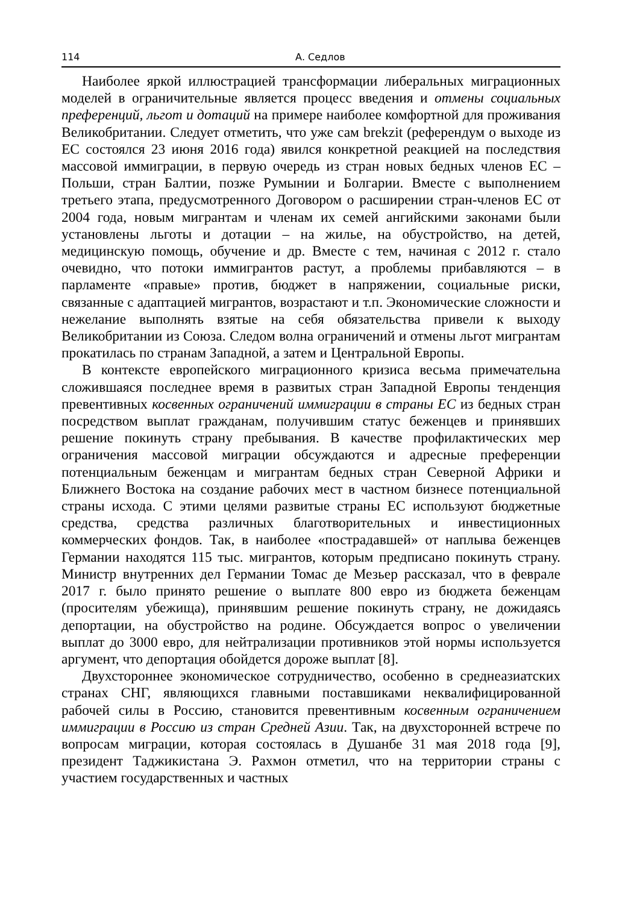114 А. Седлов
Наиболее яркой иллюстрацией трансформации либеральных миграционных моделей в ограничительные является процесс введения и отмены социальных преференций, льгот и дотаций на примере наиболее комфортной для проживания Великобритании. Следует отметить, что уже сам brekzit (референдум о выходе из ЕС состоялся 23 июня 2016 года) явился конкретной реакцией на последствия массовой иммиграции, в первую очередь из стран новых бедных членов ЕС – Польши, стран Балтии, позже Румынии и Болгарии. Вместе с выполнением третьего этапа, предусмотренного Договором о расширении стран-членов ЕС от 2004 года, новым мигрантам и членам их семей ангийскими законами были установлены льготы и дотации – на жилье, на обустройство, на детей, медицинскую помощь, обучение и др. Вместе с тем, начиная с 2012 г. стало очевидно, что потоки иммигрантов растут, а проблемы прибавляются – в парламенте «правые» против, бюджет в напряжении, социальные риски, связанные с адаптацией мигрантов, возрастают и т.п. Экономические сложности и нежелание выполнять взятые на себя обязательства привели к выходу Великобритании из Союза. Следом волна ограничений и отмены льгот мигрантам прокатилась по странам Западной, а затем и Центральной Европы.
В контексте европейского миграционного кризиса весьма примечательна сложившаяся последнее время в развитых стран Западной Европы тенденция превентивных косвенных ограничений иммиграции в страны ЕС из бедных стран посредством выплат гражданам, получившим статус беженцев и принявших решение покинуть страну пребывания. В качестве профилактических мер ограничения массовой миграции обсуждаются и адресные преференции потенциальным беженцам и мигрантам бедных стран Северной Африки и Ближнего Востока на создание рабочих мест в частном бизнесе потенциальной страны исхода. С этими целями развитые страны ЕС используют бюджетные средства, средства различных благотворительных и инвестиционных коммерческих фондов. Так, в наиболее «пострадавшей» от наплыва беженцев Германии находятся 115 тыс. мигрантов, которым предписано покинуть страну. Министр внутренних дел Германии Томас де Мезьер рассказал, что в феврале 2017 г. было принято решение о выплате 800 евро из бюджета беженцам (просителям убежища), принявшим решение покинуть страну, не дожидаясь депортации, на обустройство на родине. Обсуждается вопрос о увеличении выплат до 3000 евро, для нейтрализации противников этой нормы используется аргумент, что депортация обойдется дороже выплат [8].
Двухстороннее экономическое сотрудничество, особенно в среднеазиатских странах СНГ, являющихся главными поставшиками неквалифицированной рабочей силы в Россию, становится превентивным косвенным ограничением иммиграции в Россию из стран Средней Азии. Так, на двухсторонней встрече по вопросам миграции, которая состоялась в Душанбе 31 мая 2018 года [9], президент Таджикистана Э. Рахмон отметил, что на территории страны с участием государственных и частных